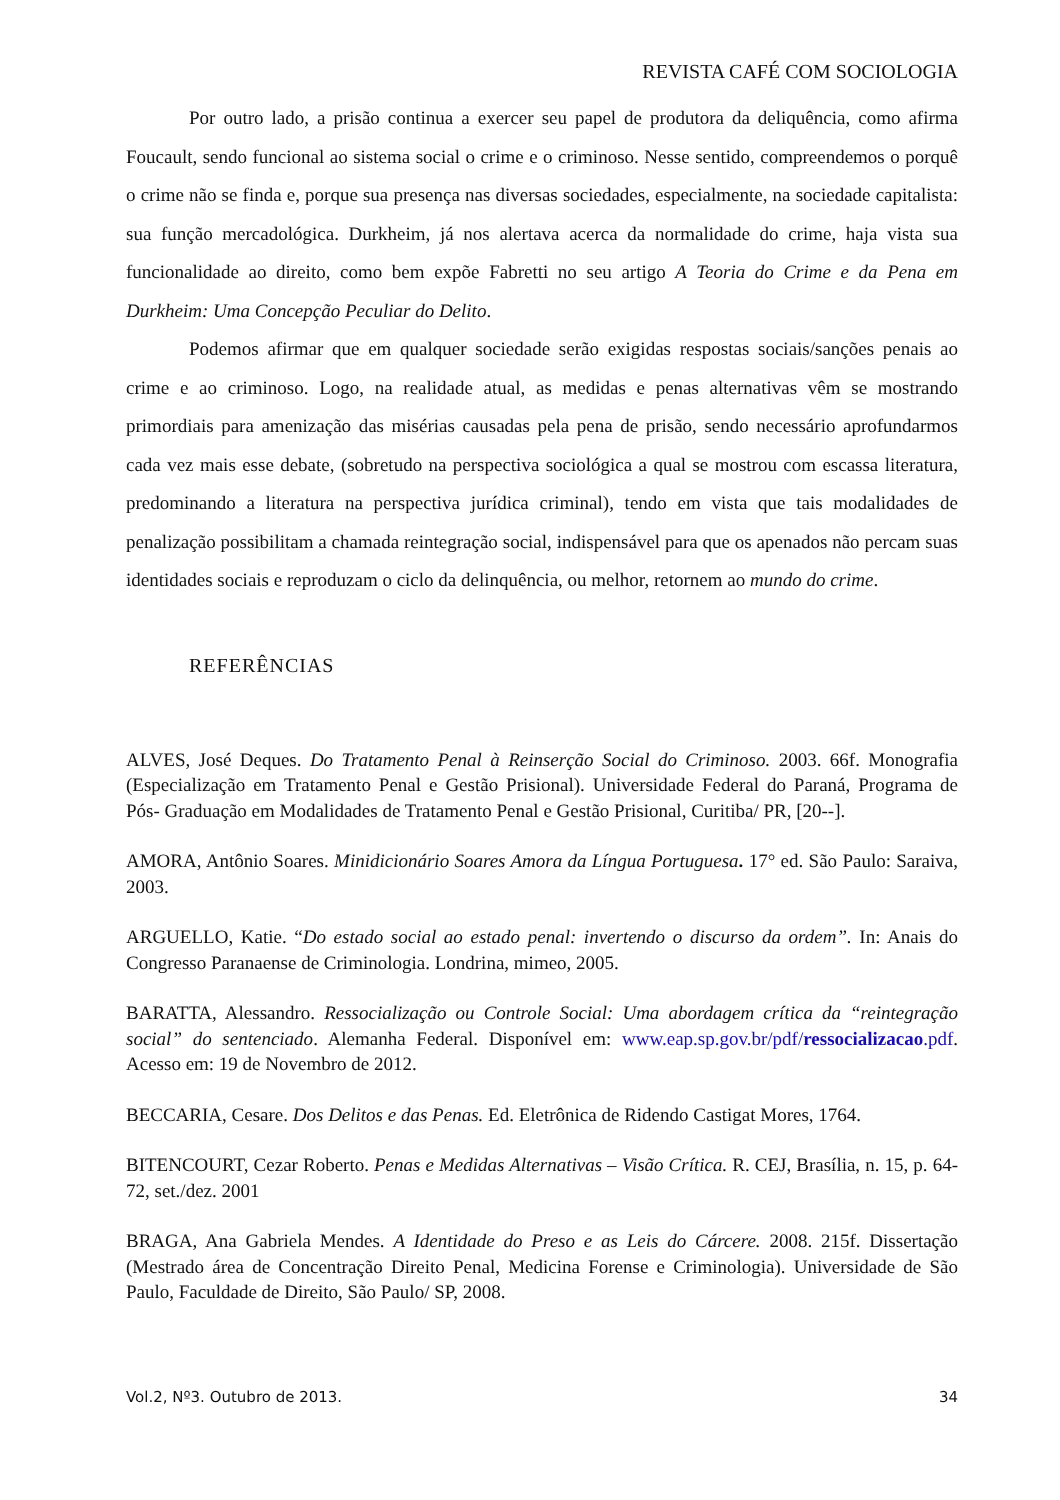REVISTA CAFÉ COM SOCIOLOGIA
Por outro lado, a prisão continua a exercer seu papel de produtora da deliquência, como afirma Foucault, sendo funcional ao sistema social o crime e o criminoso. Nesse sentido, compreendemos o porquê o crime não se finda e, porque sua presença nas diversas sociedades, especialmente, na sociedade capitalista: sua função mercadológica. Durkheim, já nos alertava acerca da normalidade do crime, haja vista sua funcionalidade ao direito, como bem expõe Fabretti no seu artigo A Teoria do Crime e da Pena em Durkheim: Uma Concepção Peculiar do Delito.
Podemos afirmar que em qualquer sociedade serão exigidas respostas sociais/sanções penais ao crime e ao criminoso. Logo, na realidade atual, as medidas e penas alternativas vêm se mostrando primordiais para amenização das misérias causadas pela pena de prisão, sendo necessário aprofundarmos cada vez mais esse debate, (sobretudo na perspectiva sociológica a qual se mostrou com escassa literatura, predominando a literatura na perspectiva jurídica criminal), tendo em vista que tais modalidades de penalização possibilitam a chamada reintegração social, indispensável para que os apenados não percam suas identidades sociais e reproduzam o ciclo da delinquência, ou melhor, retornem ao mundo do crime.
REFERÊNCIAS
ALVES, José Deques. Do Tratamento Penal à Reinserção Social do Criminoso. 2003. 66f. Monografia (Especialização em Tratamento Penal e Gestão Prisional). Universidade Federal do Paraná, Programa de Pós- Graduação em Modalidades de Tratamento Penal e Gestão Prisional, Curitiba/ PR, [20--].
AMORA, Antônio Soares. Minidicionário Soares Amora da Língua Portuguesa. 17° ed. São Paulo: Saraiva, 2003.
ARGUELLO, Katie. “Do estado social ao estado penal: invertendo o discurso da ordem”. In: Anais do Congresso Paranaense de Criminologia. Londrina, mimeo, 2005.
BARATTA, Alessandro. Ressocialização ou Controle Social: Uma abordagem crítica da “reintegração social” do sentenciado. Alemanha Federal. Disponível em: www.eap.sp.gov.br/pdf/ressocializacao.pdf. Acesso em: 19 de Novembro de 2012.
BECCARIA, Cesare. Dos Delitos e das Penas. Ed. Eletrônica de Ridendo Castigat Mores, 1764.
BITENCOURT, Cezar Roberto. Penas e Medidas Alternativas – Visão Crítica. R. CEJ, Brasília, n. 15, p. 64-72, set./dez. 2001
BRAGA, Ana Gabriela Mendes. A Identidade do Preso e as Leis do Cárcere. 2008. 215f. Dissertação (Mestrado área de Concentração Direito Penal, Medicina Forense e Criminologia). Universidade de São Paulo, Faculdade de Direito, São Paulo/ SP, 2008.
Vol.2, Nº3. Outubro de 2013. 34